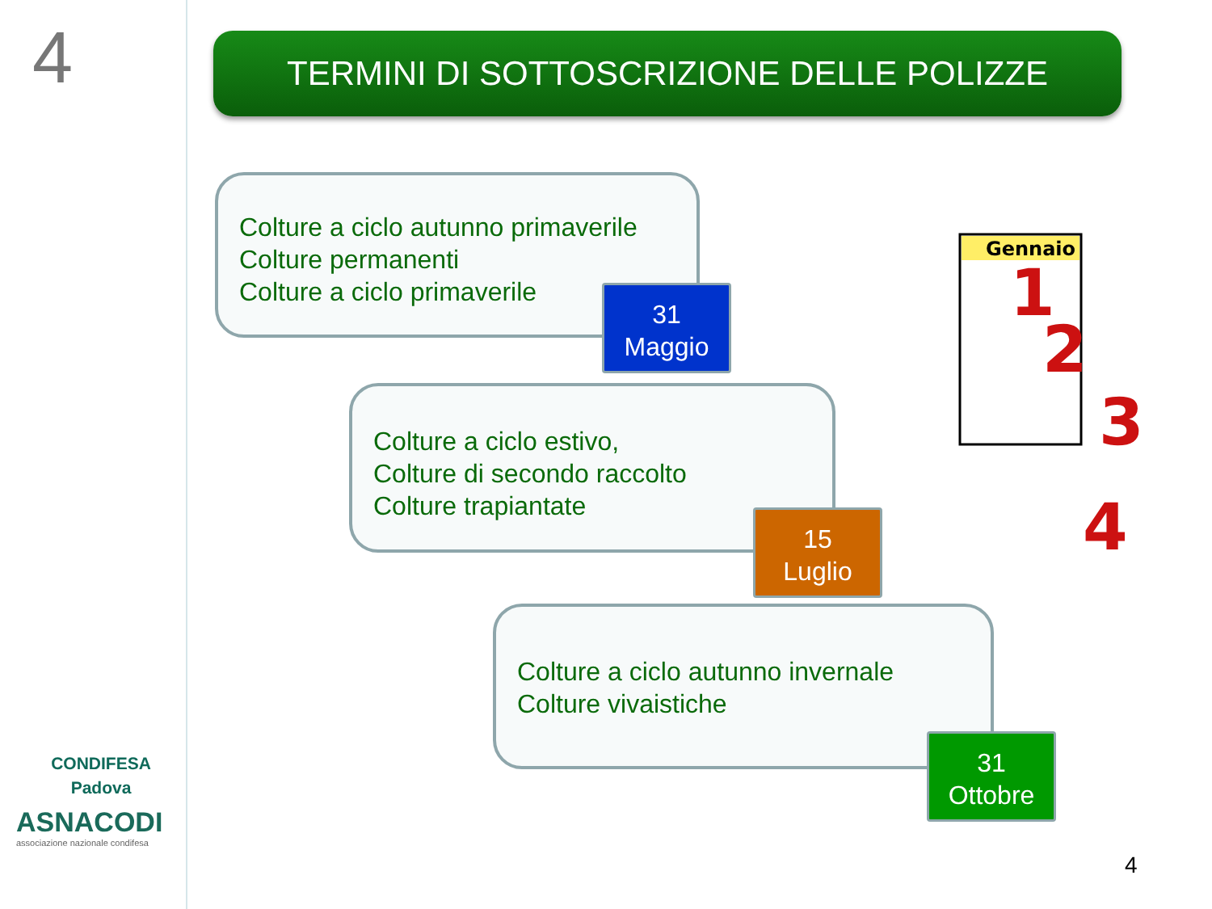4
CONDIFESA
Padova
ASNACODI
associazione nazionale condifesa
TERMINI DI SOTTOSCRIZIONE DELLE POLIZZE
Colture a ciclo autunno primaverile
Colture permanenti
Colture a ciclo primaverile
31
Maggio
Colture a ciclo estivo,
Colture di secondo raccolto
Colture trapiantate
15
Luglio
Colture a ciclo autunno invernale
Colture vivaistiche
31
Ottobre
Gennaio
1
2
3
4
4